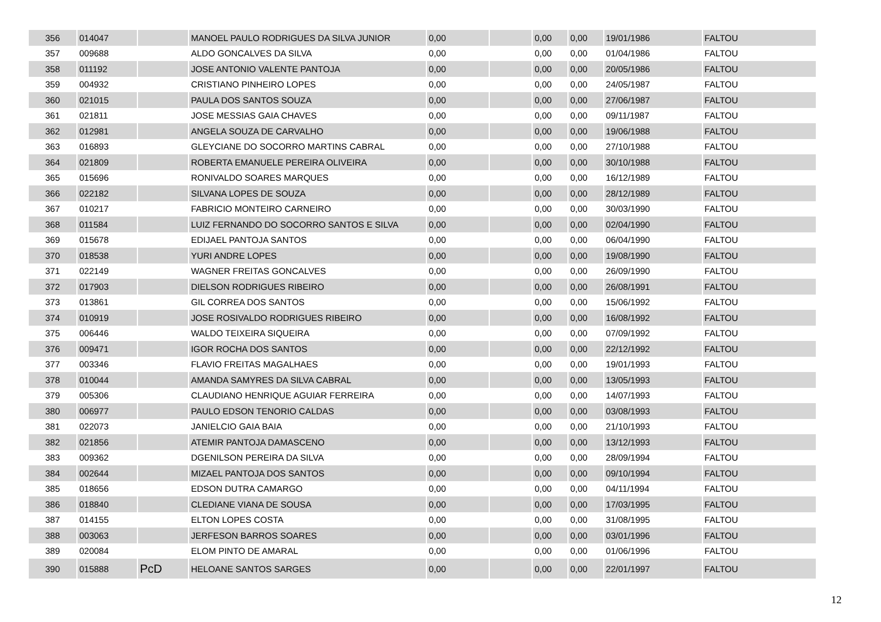| 356 | 014047 | | MANOEL PAULO RODRIGUES DA SILVA JUNIOR | 0,00 | | 0,00 | 0,00 | 19/01/1986 | FALTOU |
| 357 | 009688 | | ALDO GONCALVES DA SILVA | 0,00 | | 0,00 | 0,00 | 01/04/1986 | FALTOU |
| 358 | 011192 | | JOSE ANTONIO VALENTE PANTOJA | 0,00 | | 0,00 | 0,00 | 20/05/1986 | FALTOU |
| 359 | 004932 | | CRISTIANO PINHEIRO LOPES | 0,00 | | 0,00 | 0,00 | 24/05/1987 | FALTOU |
| 360 | 021015 | | PAULA DOS SANTOS SOUZA | 0,00 | | 0,00 | 0,00 | 27/06/1987 | FALTOU |
| 361 | 021811 | | JOSE MESSIAS GAIA CHAVES | 0,00 | | 0,00 | 0,00 | 09/11/1987 | FALTOU |
| 362 | 012981 | | ANGELA SOUZA DE CARVALHO | 0,00 | | 0,00 | 0,00 | 19/06/1988 | FALTOU |
| 363 | 016893 | | GLEYCIANE DO SOCORRO MARTINS CABRAL | 0,00 | | 0,00 | 0,00 | 27/10/1988 | FALTOU |
| 364 | 021809 | | ROBERTA EMANUELE PEREIRA OLIVEIRA | 0,00 | | 0,00 | 0,00 | 30/10/1988 | FALTOU |
| 365 | 015696 | | RONIVALDO SOARES MARQUES | 0,00 | | 0,00 | 0,00 | 16/12/1989 | FALTOU |
| 366 | 022182 | | SILVANA LOPES DE SOUZA | 0,00 | | 0,00 | 0,00 | 28/12/1989 | FALTOU |
| 367 | 010217 | | FABRICIO MONTEIRO CARNEIRO | 0,00 | | 0,00 | 0,00 | 30/03/1990 | FALTOU |
| 368 | 011584 | | LUIZ FERNANDO DO SOCORRO SANTOS E SILVA | 0,00 | | 0,00 | 0,00 | 02/04/1990 | FALTOU |
| 369 | 015678 | | EDIJAEL PANTOJA SANTOS | 0,00 | | 0,00 | 0,00 | 06/04/1990 | FALTOU |
| 370 | 018538 | | YURI ANDRE LOPES | 0,00 | | 0,00 | 0,00 | 19/08/1990 | FALTOU |
| 371 | 022149 | | WAGNER FREITAS GONCALVES | 0,00 | | 0,00 | 0,00 | 26/09/1990 | FALTOU |
| 372 | 017903 | | DIELSON RODRIGUES RIBEIRO | 0,00 | | 0,00 | 0,00 | 26/08/1991 | FALTOU |
| 373 | 013861 | | GIL CORREA DOS SANTOS | 0,00 | | 0,00 | 0,00 | 15/06/1992 | FALTOU |
| 374 | 010919 | | JOSE ROSIVALDO RODRIGUES RIBEIRO | 0,00 | | 0,00 | 0,00 | 16/08/1992 | FALTOU |
| 375 | 006446 | | WALDO TEIXEIRA SIQUEIRA | 0,00 | | 0,00 | 0,00 | 07/09/1992 | FALTOU |
| 376 | 009471 | | IGOR ROCHA DOS SANTOS | 0,00 | | 0,00 | 0,00 | 22/12/1992 | FALTOU |
| 377 | 003346 | | FLAVIO FREITAS MAGALHAES | 0,00 | | 0,00 | 0,00 | 19/01/1993 | FALTOU |
| 378 | 010044 | | AMANDA SAMYRES DA SILVA CABRAL | 0,00 | | 0,00 | 0,00 | 13/05/1993 | FALTOU |
| 379 | 005306 | | CLAUDIANO HENRIQUE AGUIAR FERREIRA | 0,00 | | 0,00 | 0,00 | 14/07/1993 | FALTOU |
| 380 | 006977 | | PAULO EDSON TENORIO CALDAS | 0,00 | | 0,00 | 0,00 | 03/08/1993 | FALTOU |
| 381 | 022073 | | JANIELCIO GAIA BAIA | 0,00 | | 0,00 | 0,00 | 21/10/1993 | FALTOU |
| 382 | 021856 | | ATEMIR PANTOJA DAMASCENO | 0,00 | | 0,00 | 0,00 | 13/12/1993 | FALTOU |
| 383 | 009362 | | DGENILSON PEREIRA DA SILVA | 0,00 | | 0,00 | 0,00 | 28/09/1994 | FALTOU |
| 384 | 002644 | | MIZAEL PANTOJA DOS SANTOS | 0,00 | | 0,00 | 0,00 | 09/10/1994 | FALTOU |
| 385 | 018656 | | EDSON DUTRA CAMARGO | 0,00 | | 0,00 | 0,00 | 04/11/1994 | FALTOU |
| 386 | 018840 | | CLEDIANE VIANA DE SOUSA | 0,00 | | 0,00 | 0,00 | 17/03/1995 | FALTOU |
| 387 | 014155 | | ELTON LOPES COSTA | 0,00 | | 0,00 | 0,00 | 31/08/1995 | FALTOU |
| 388 | 003063 | | JERFESON BARROS SOARES | 0,00 | | 0,00 | 0,00 | 03/01/1996 | FALTOU |
| 389 | 020084 | | ELOM PINTO DE AMARAL | 0,00 | | 0,00 | 0,00 | 01/06/1996 | FALTOU |
| 390 | 015888 | PcD | HELOANE SANTOS SARGES | 0,00 | | 0,00 | 0,00 | 22/01/1997 | FALTOU |
12